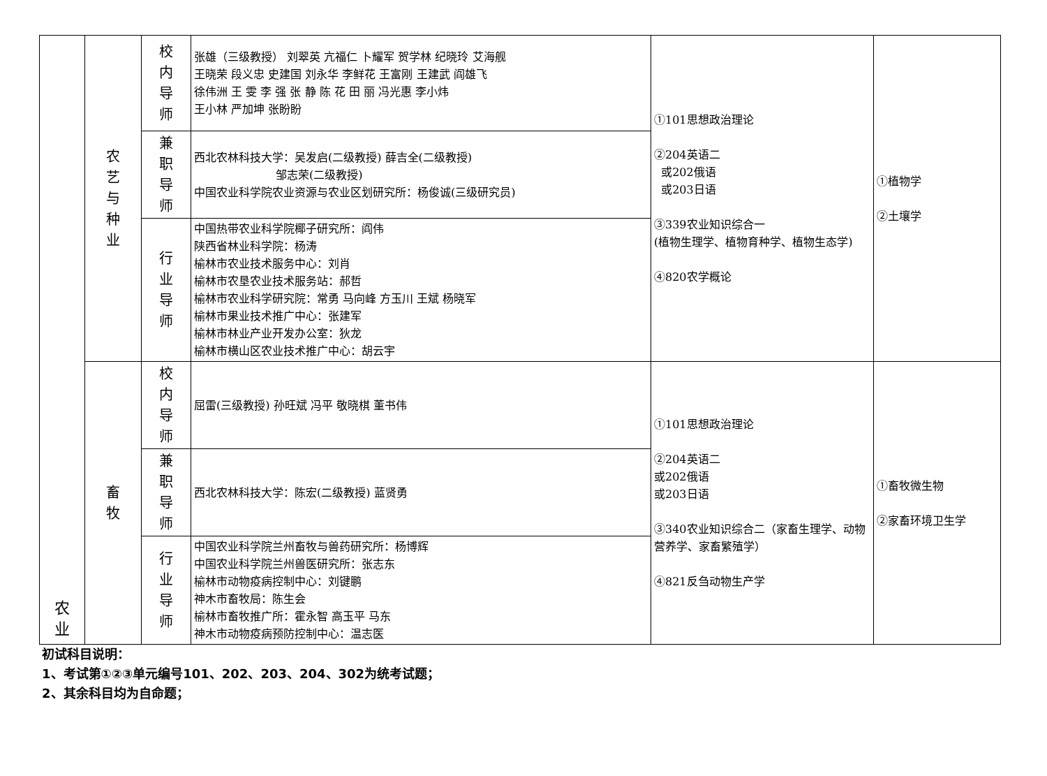| 农 业 | 农 艺 与 种 业 | 校 内 导 师 | 张雄（三级教授） 刘翠英 亢福仁 卜耀军 贺学林 纪晓玲 艾海舰 王晓荣 段义忠 史建国 刘永华 李鲜花 王富刚 王建武 阎雄飞 徐伟洲 王 雯 李 强 张 静 陈 花 田 丽 冯光惠 李小炜 王小林 严加坤 张盼盼 | ①101思想政治理论 ②204英语二 或202俄语 或203日语 ③339农业知识综合一 (植物生理学、植物育种学、植物生态学) ④820农学概论 | ①植物学 ②土壤学 |
| | | 兼 职 导 师 | 西北农林科技大学：吴发启(二级教授) 薛吉全(二级教授) 邹志荣(二级教授) 中国农业科学院农业资源与农业区划研究所：杨俊诚(三级研究员) | | |
| | | 行 业 导 师 | 中国热带农业科学院椰子研究所：阎伟 陕西省林业科学院：杨涛 榆林市农业技术服务中心：刘肖 榆林市农垦农业技术服务站：郝哲 榆林市农业科学研究院：常勇 马向峰 方玉川 王斌 杨晓军 榆林市果业技术推广中心：张建军 榆林市林业产业开发办公室：狄龙 榆林市横山区农业技术推广中心：胡云宇 | | |
| | 畜 牧 | 校 内 导 师 | 屈雷(三级教授) 孙旺斌 冯平 敬晓棋 董书伟 | ①101思想政治理论 ②204英语二 或202俄语 或203日语 ③340农业知识综合二（家畜生理学、动物营养学、家畜繁殖学） ④821反刍动物生产学 | ①畜牧微生物 ②家畜环境卫生学 |
| | | 兼 职 导 师 | 西北农林科技大学：陈宏(二级教授) 蓝贤勇 | | |
| | | 行 业 导 师 | 中国农业科学院兰州畜牧与兽药研究所：杨博辉 中国农业科学院兰州兽医研究所：张志东 榆林市动物疫病控制中心：刘键鹏 神木市畜牧局：陈生会 榆林市畜牧推广所：霍永智 高玉平 马东 神木市动物疫病预防控制中心：温志医 | | |
初试科目说明：
1、考试第①②③单元编号101、202、203、204、302为统考试题；
2、其余科目均为自命题；